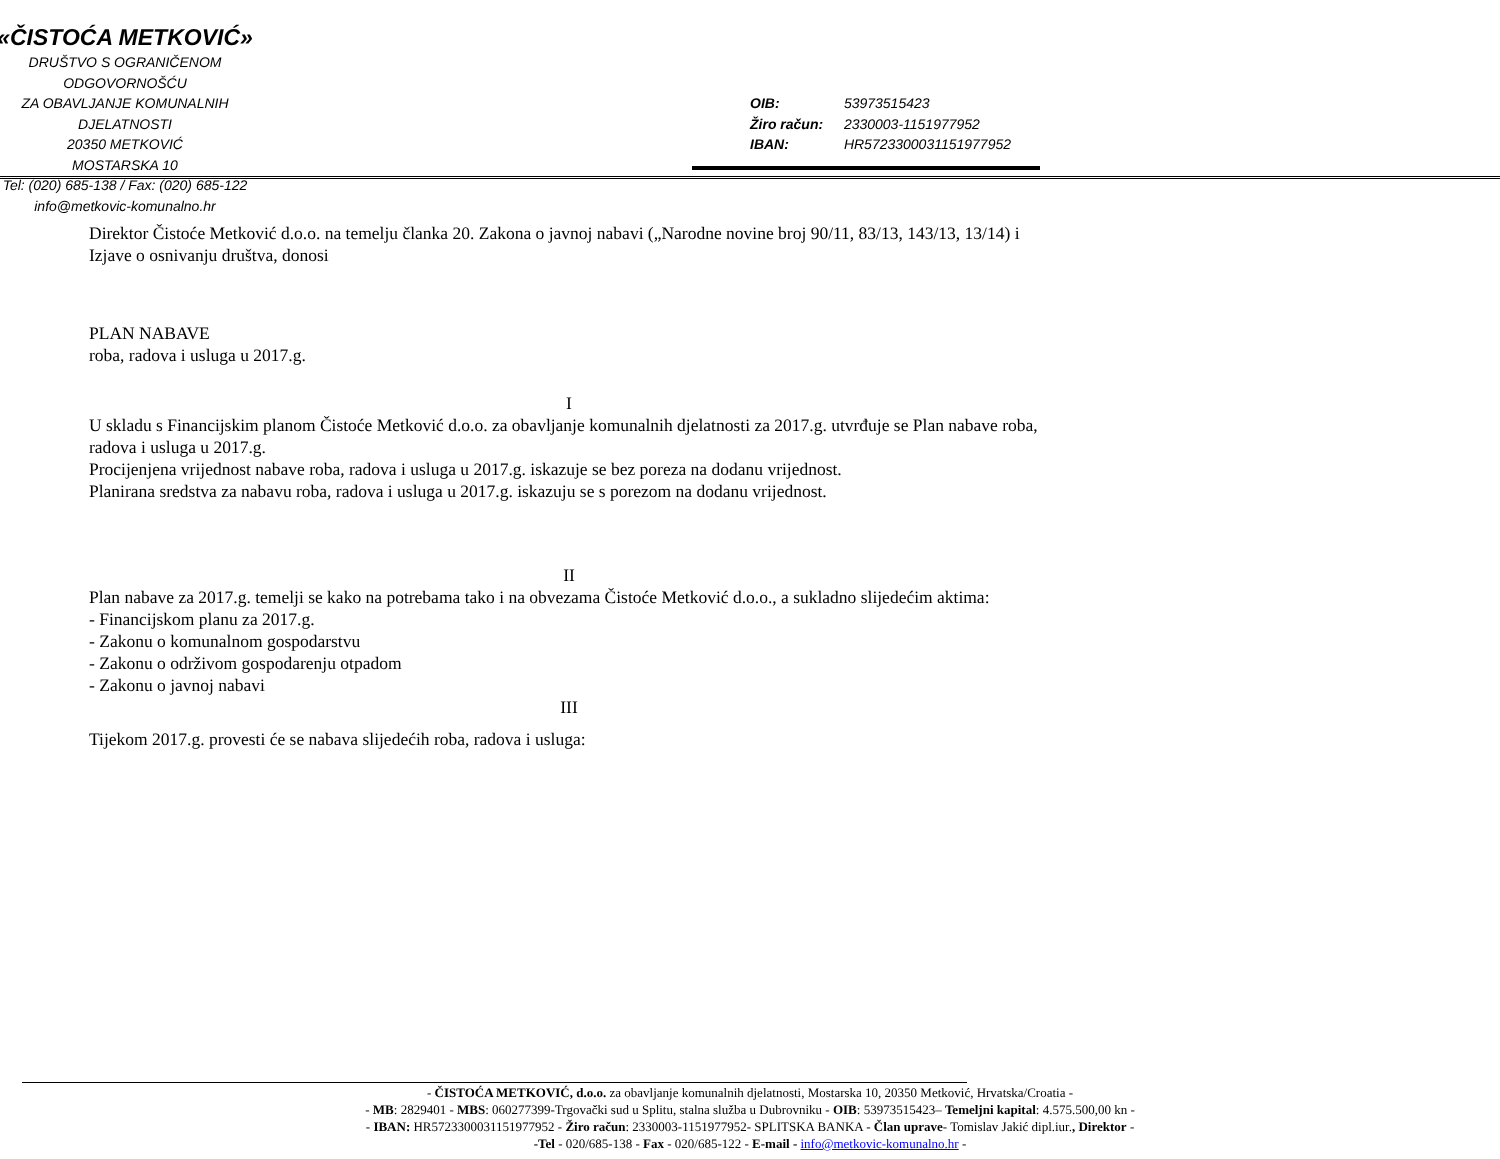«ČISTOĆA METKOVIĆ»
DRUŠTVO S OGRANIČENOM ODGOVORNOŠĆU
ZA OBAVLJANJE KOMUNALNIH DJELATNOSTI
20350 METKOVIĆ
MOSTARSKA 10
Tel: (020) 685-138 / Fax: (020) 685-122
info@metkovic-komunalno.hr
OIB: 53973515423
Žiro račun: 2330003-1151977952
IBAN: HR5723300031151977952
Direktor Čistoće Metković d.o.o. na temelju članka 20. Zakona o javnoj nabavi („Narodne novine broj 90/11, 83/13, 143/13, 13/14) i Izjave o osnivanju društva, donosi
PLAN NABAVE
roba, radova i usluga u 2017.g.
I
U skladu s Financijskim planom Čistoće Metković d.o.o. za obavljanje komunalnih djelatnosti za 2017.g. utvrđuje se Plan nabave roba, radova i usluga u 2017.g.
Procijenjena vrijednost nabave roba, radova i usluga u 2017.g. iskazuje se bez poreza na dodanu vrijednost.
Planirana sredstva za nabavu roba, radova i usluga u 2017.g. iskazuju se s porezom na dodanu vrijednost.
II
Plan nabave za 2017.g. temelji se kako na potrebama tako i na obvezama Čistoće Metković d.o.o., a sukladno slijedećim aktima:
- Financijskom planu za 2017.g.
- Zakonu o komunalnom gospodarstvu
- Zakonu o održivom gospodarenju otpadom
- Zakonu o javnoj nabavi
III
Tijekom 2017.g. provesti će se nabava slijedećih roba, radova i usluga:
- ČISTOĆA METKOVIĆ, d.o.o. za obavljanje komunalnih djelatnosti, Mostarska 10, 20350 Metković, Hrvatska/Croatia -
- MB: 2829401 - MBS: 060277399-Trgovački sud u Splitu, stalna služba u Dubrovniku - OIB: 53973515423– Temeljni kapital: 4.575.500,00 kn -
- IBAN: HR5723300031151977952 - Žiro račun: 2330003-1151977952- SPLITSKA BANKA - Član uprave- Tomislav Jakić dipl.iur., Direktor -
-Tel - 020/685-138 - Fax - 020/685-122 - E-mail - info@metkovic-komunalno.hr -